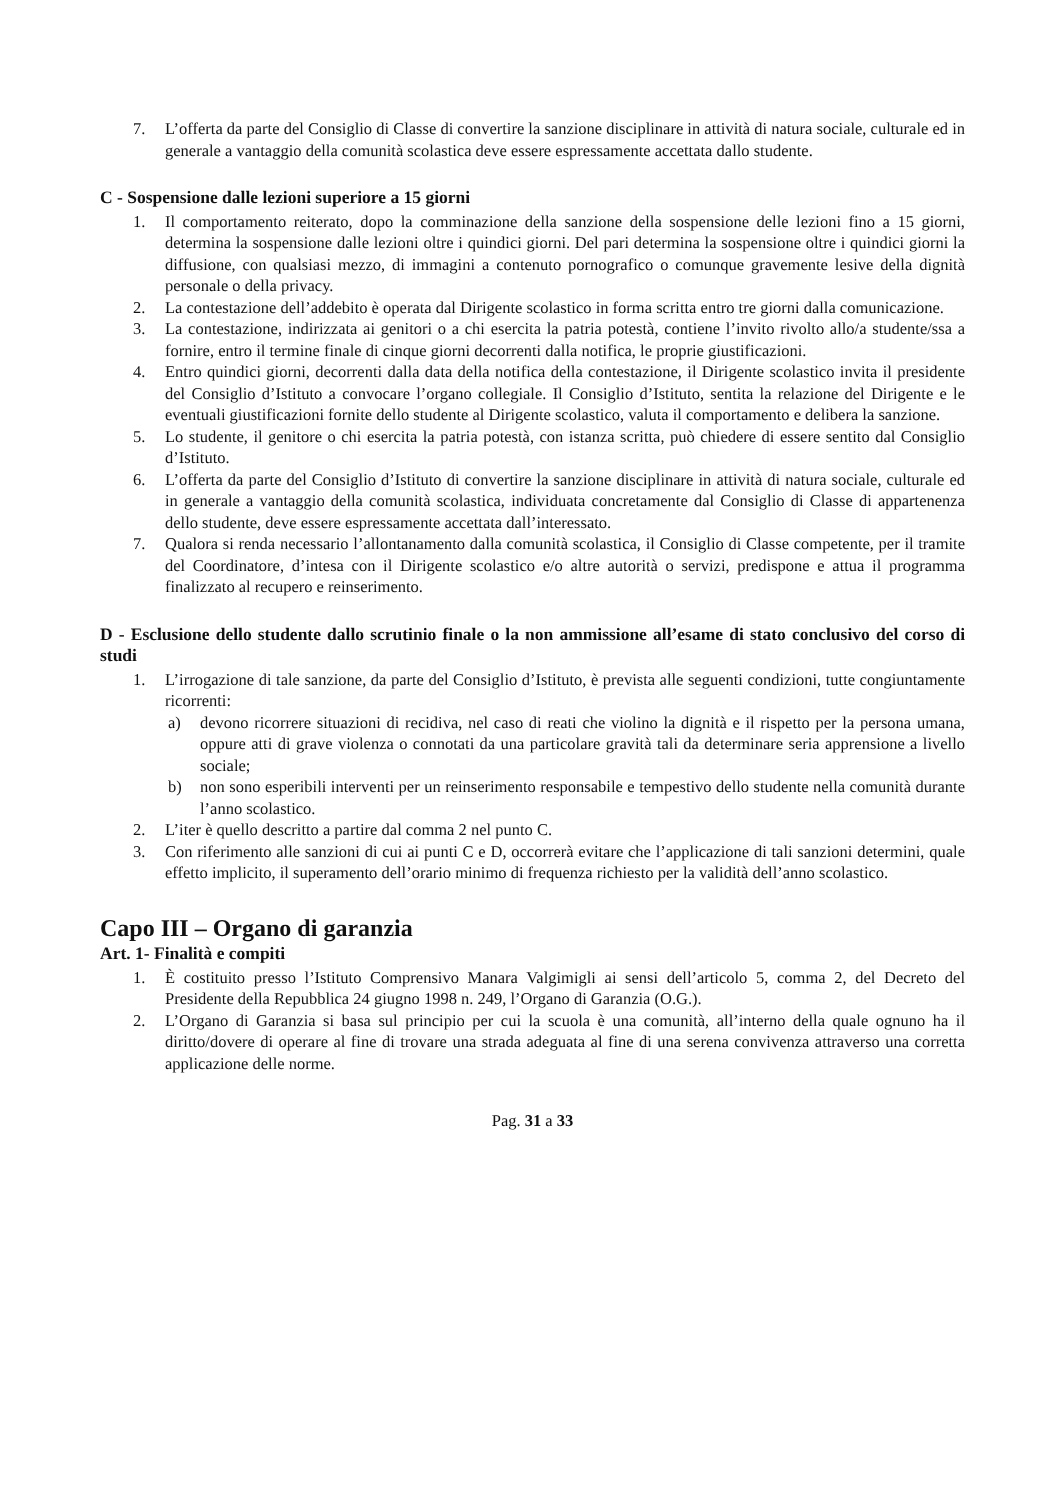7. L’offerta da parte del Consiglio di Classe di convertire la sanzione disciplinare in attività di natura sociale, culturale ed in generale a vantaggio della comunità scolastica deve essere espressamente accettata dallo studente.
C - Sospensione dalle lezioni superiore a 15 giorni
1. Il comportamento reiterato, dopo la comminazione della sanzione della sospensione delle lezioni fino a 15 giorni, determina la sospensione dalle lezioni oltre i quindici giorni. Del pari determina la sospensione oltre i quindici giorni la diffusione, con qualsiasi mezzo, di immagini a contenuto pornografico o comunque gravemente lesive della dignità personale o della privacy.
2. La contestazione dell’addebito è operata dal Dirigente scolastico in forma scritta entro tre giorni dalla comunicazione.
3. La contestazione, indirizzata ai genitori o a chi esercita la patria potestà, contiene l’invito rivolto allo/a studente/ssa a fornire, entro il termine finale di cinque giorni decorrenti dalla notifica, le proprie giustificazioni.
4. Entro quindici giorni, decorrenti dalla data della notifica della contestazione, il Dirigente scolastico invita il presidente del Consiglio d’Istituto a convocare l’organo collegiale. Il Consiglio d’Istituto, sentita la relazione del Dirigente e le eventuali giustificazioni fornite dello studente al Dirigente scolastico, valuta il comportamento e delibera la sanzione.
5. Lo studente, il genitore o chi esercita la patria potestà, con istanza scritta, può chiedere di essere sentito dal Consiglio d’Istituto.
6. L’offerta da parte del Consiglio d’Istituto di convertire la sanzione disciplinare in attività di natura sociale, culturale ed in generale a vantaggio della comunità scolastica, individuata concretamente dal Consiglio di Classe di appartenenza dello studente, deve essere espressamente accettata dall’interessato.
7. Qualora si renda necessario l’allontanamento dalla comunità scolastica, il Consiglio di Classe competente, per il tramite del Coordinatore, d’intesa con il Dirigente scolastico e/o altre autorità o servizi, predispone e attua il programma finalizzato al recupero e reinserimento.
D - Esclusione dello studente dallo scrutinio finale o la non ammissione all’esame di stato conclusivo del corso di studi
1. L’irrogazione di tale sanzione, da parte del Consiglio d’Istituto, è prevista alle seguenti condizioni, tutte congiuntamente ricorrenti:
a) devono ricorrere situazioni di recidiva, nel caso di reati che violino la dignità e il rispetto per la persona umana, oppure atti di grave violenza o connotati da una particolare gravità tali da determinare seria apprensione a livello sociale;
b) non sono esperibili interventi per un reinserimento responsabile e tempestivo dello studente nella comunità durante l’anno scolastico.
2. L’iter è quello descritto a partire dal comma 2 nel punto C.
3. Con riferimento alle sanzioni di cui ai punti C e D, occorrerà evitare che l’applicazione di tali sanzioni determini, quale effetto implicito, il superamento dell’orario minimo di frequenza richiesto per la validità dell’anno scolastico.
Capo III – Organo di garanzia
Art. 1- Finalità e compiti
1. È costituito presso l’Istituto Comprensivo Manara Valgimigli ai sensi dell’articolo 5, comma 2, del Decreto del Presidente della Repubblica 24 giugno 1998 n. 249, l’Organo di Garanzia (O.G.).
2. L’Organo di Garanzia si basa sul principio per cui la scuola è una comunità, all’interno della quale ognuno ha il diritto/dovere di operare al fine di trovare una strada adeguata al fine di una serena convivenza attraverso una corretta applicazione delle norme.
Pag. 31 a 33